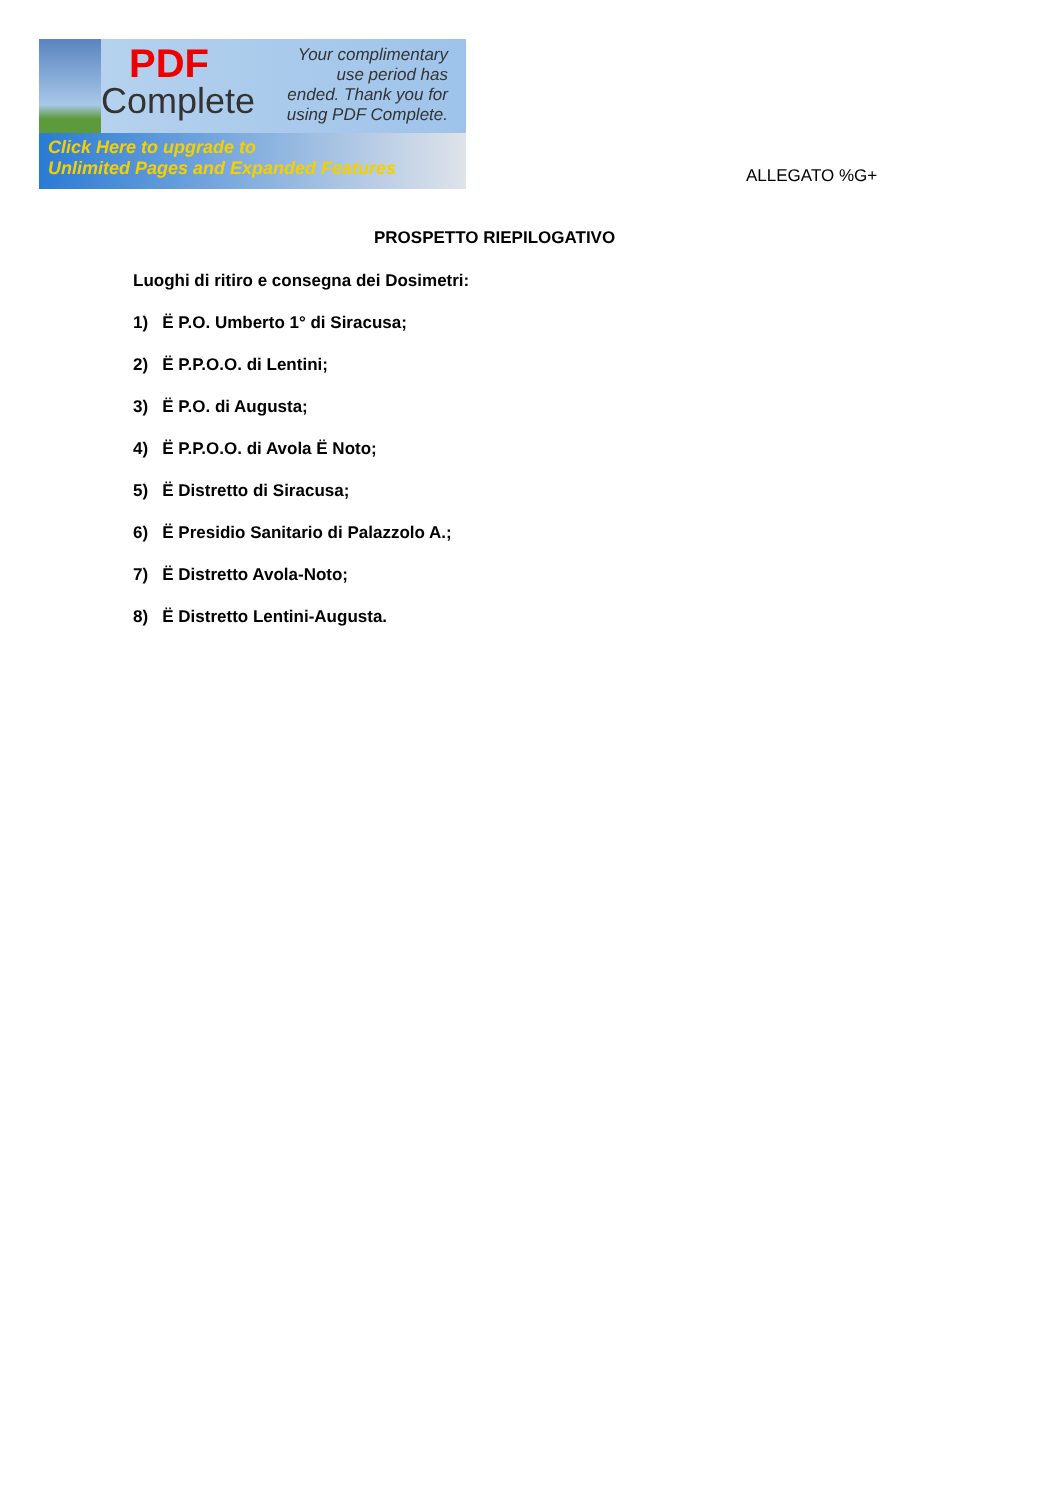PDF
Complete
Your complimentary use period has ended. Thank you for using PDF Complete.
Click Here to upgrade to
Unlimited Pages and Expanded Features
ALLEGATO %G+
PROSPETTO RIEPILOGATIVO
Luoghi di ritiro e consegna dei Dosimetri:
1) Ë P.O. Umberto 1° di Siracusa;
2) Ë P.P.O.O. di Lentini;
3) Ë P.O. di Augusta;
4) Ë P.P.O.O. di Avola Ë Noto;
5) Ë Distretto di Siracusa;
6) Ë Presidio Sanitario di Palazzolo A.;
7) Ë Distretto Avola-Noto;
8) Ë Distretto Lentini-Augusta.